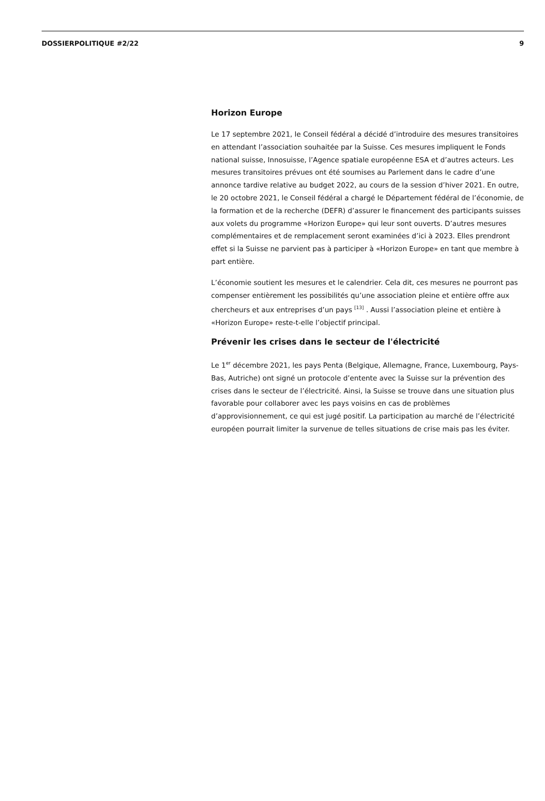DOSSIERPOLITIQUE #2/22 9
Horizon Europe
Le 17 septembre 2021, le Conseil fédéral a décidé d’introduire des mesures transitoires en attendant l’association souhaitée par la Suisse. Ces mesures impliquent le Fonds national suisse, Innosuisse, l’Agence spatiale européenne ESA et d’autres acteurs. Les mesures transitoires prévues ont été soumises au Parlement dans le cadre d’une annonce tardive relative au budget 2022, au cours de la session d’hiver 2021. En outre, le 20 octobre 2021, le Conseil fédéral a chargé le Département fédéral de l’économie, de la formation et de la recherche (DEFR) d’assurer le financement des participants suisses aux volets du programme «Horizon Europe» qui leur sont ouverts. D’autres mesures complémentaires et de remplacement seront examinées d’ici à 2023. Elles prendront effet si la Suisse ne parvient pas à participer à «Horizon Europe» en tant que membre à part entière.
L’économie soutient les mesures et le calendrier. Cela dit, ces mesures ne pourront pas compenser entièrement les possibilités qu’une association pleine et entière offre aux chercheurs et aux entreprises d’un pays <sup>[13]</sup> . Aussi l’association pleine et entière à «Horizon Europe» reste-t-elle l’objectif principal.
Prévenir les crises dans le secteur de l'électricité
Le 1<sup>er</sup> décembre 2021, les pays Penta (Belgique, Allemagne, France, Luxembourg, Pays-Bas, Autriche) ont signé un protocole d’entente avec la Suisse sur la prévention des crises dans le secteur de l’électricité. Ainsi, la Suisse se trouve dans une situation plus favorable pour collaborer avec les pays voisins en cas de problèmes d’approvisionnement, ce qui est jugé positif. La participation au marché de l’électricité européen pourrait limiter la survenue de telles situations de crise mais pas les éviter.